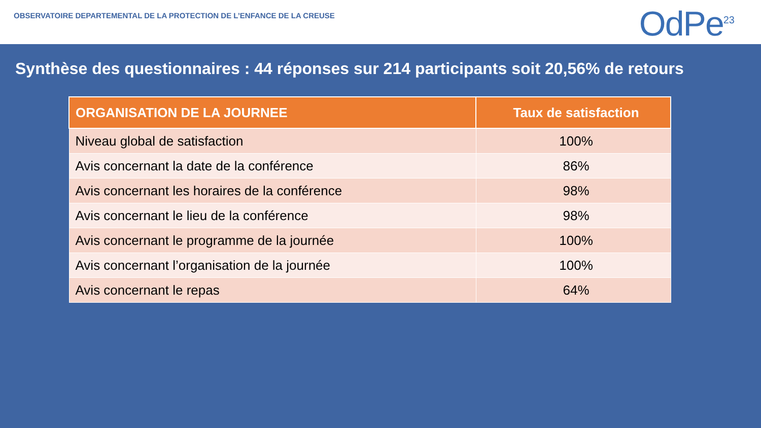OBSERVATOIRE DEPARTEMENTAL DE LA PROTECTION DE L’ENFANCE DE LA CREUSE
OdPe<sup>23</sup>
Synthèse des questionnaires : 44 réponses sur 214 participants soit 20,56% de retours
| ORGANISATION DE LA JOURNEE | Taux de satisfaction |
| --- | --- |
| Niveau global de satisfaction | 100% |
| Avis concernant la date de la conférence | 86% |
| Avis concernant les horaires de la conférence | 98% |
| Avis concernant le lieu de la conférence | 98% |
| Avis concernant le programme de la journée | 100% |
| Avis concernant l’organisation de la journée | 100% |
| Avis concernant le repas | 64% |